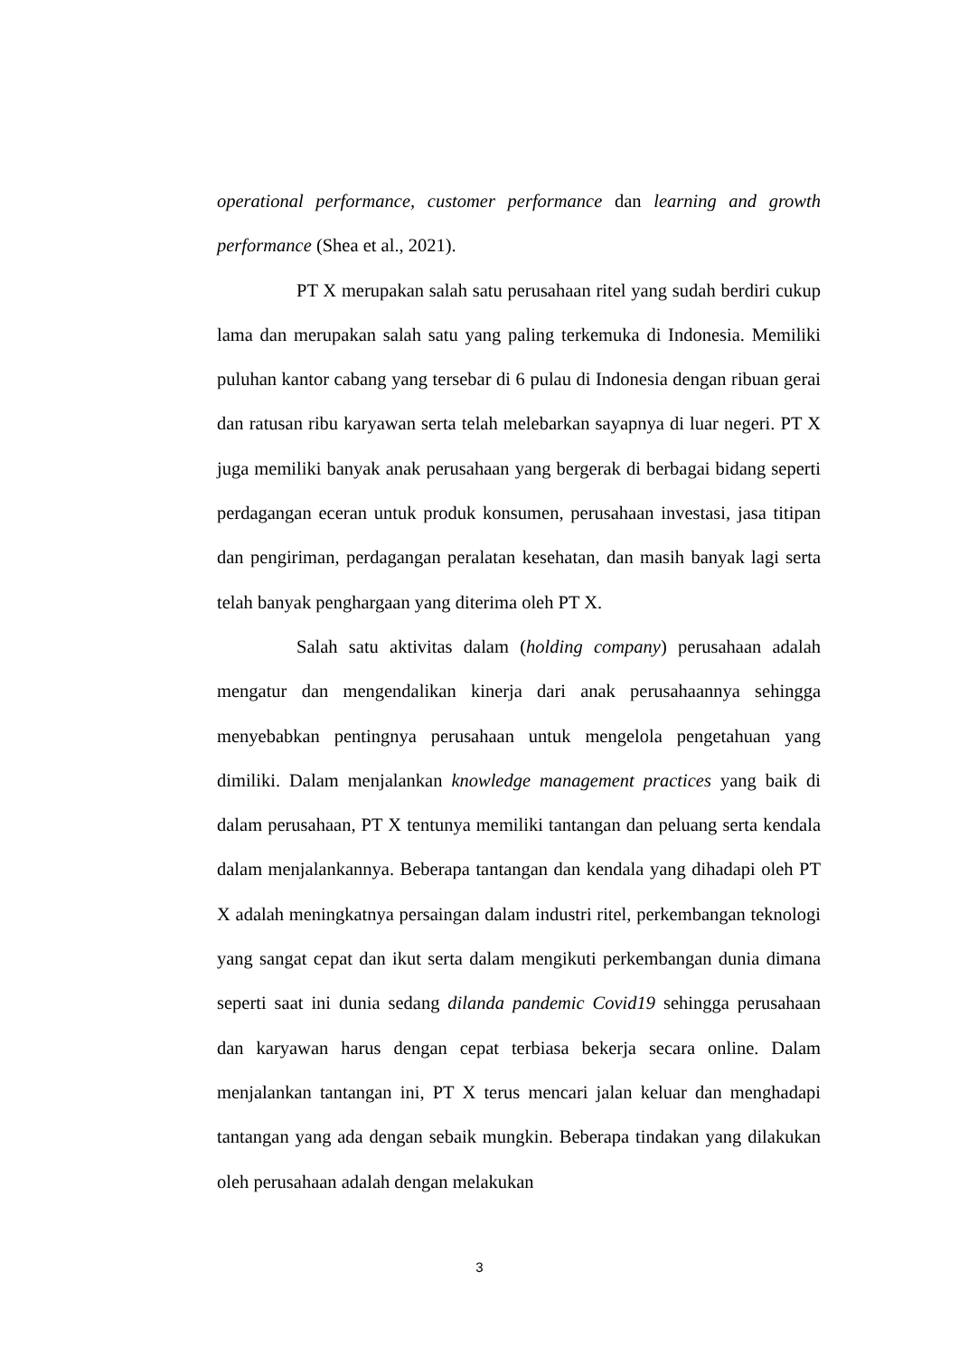operational performance, customer performance dan learning and growth performance (Shea et al., 2021).
PT X merupakan salah satu perusahaan ritel yang sudah berdiri cukup lama dan merupakan salah satu yang paling terkemuka di Indonesia. Memiliki puluhan kantor cabang yang tersebar di 6 pulau di Indonesia dengan ribuan gerai dan ratusan ribu karyawan serta telah melebarkan sayapnya di luar negeri. PT X juga memiliki banyak anak perusahaan yang bergerak di berbagai bidang seperti perdagangan eceran untuk produk konsumen, perusahaan investasi, jasa titipan dan pengiriman, perdagangan peralatan kesehatan, dan masih banyak lagi serta telah banyak penghargaan yang diterima oleh PT X.
Salah satu aktivitas dalam (holding company) perusahaan adalah mengatur dan mengendalikan kinerja dari anak perusahaannya sehingga menyebabkan pentingnya perusahaan untuk mengelola pengetahuan yang dimiliki. Dalam menjalankan knowledge management practices yang baik di dalam perusahaan, PT X tentunya memiliki tantangan dan peluang serta kendala dalam menjalankannya. Beberapa tantangan dan kendala yang dihadapi oleh PT X adalah meningkatnya persaingan dalam industri ritel, perkembangan teknologi yang sangat cepat dan ikut serta dalam mengikuti perkembangan dunia dimana seperti saat ini dunia sedang dilanda pandemic Covid19 sehingga perusahaan dan karyawan harus dengan cepat terbiasa bekerja secara online. Dalam menjalankan tantangan ini, PT X terus mencari jalan keluar dan menghadapi tantangan yang ada dengan sebaik mungkin. Beberapa tindakan yang dilakukan oleh perusahaan adalah dengan melakukan
3